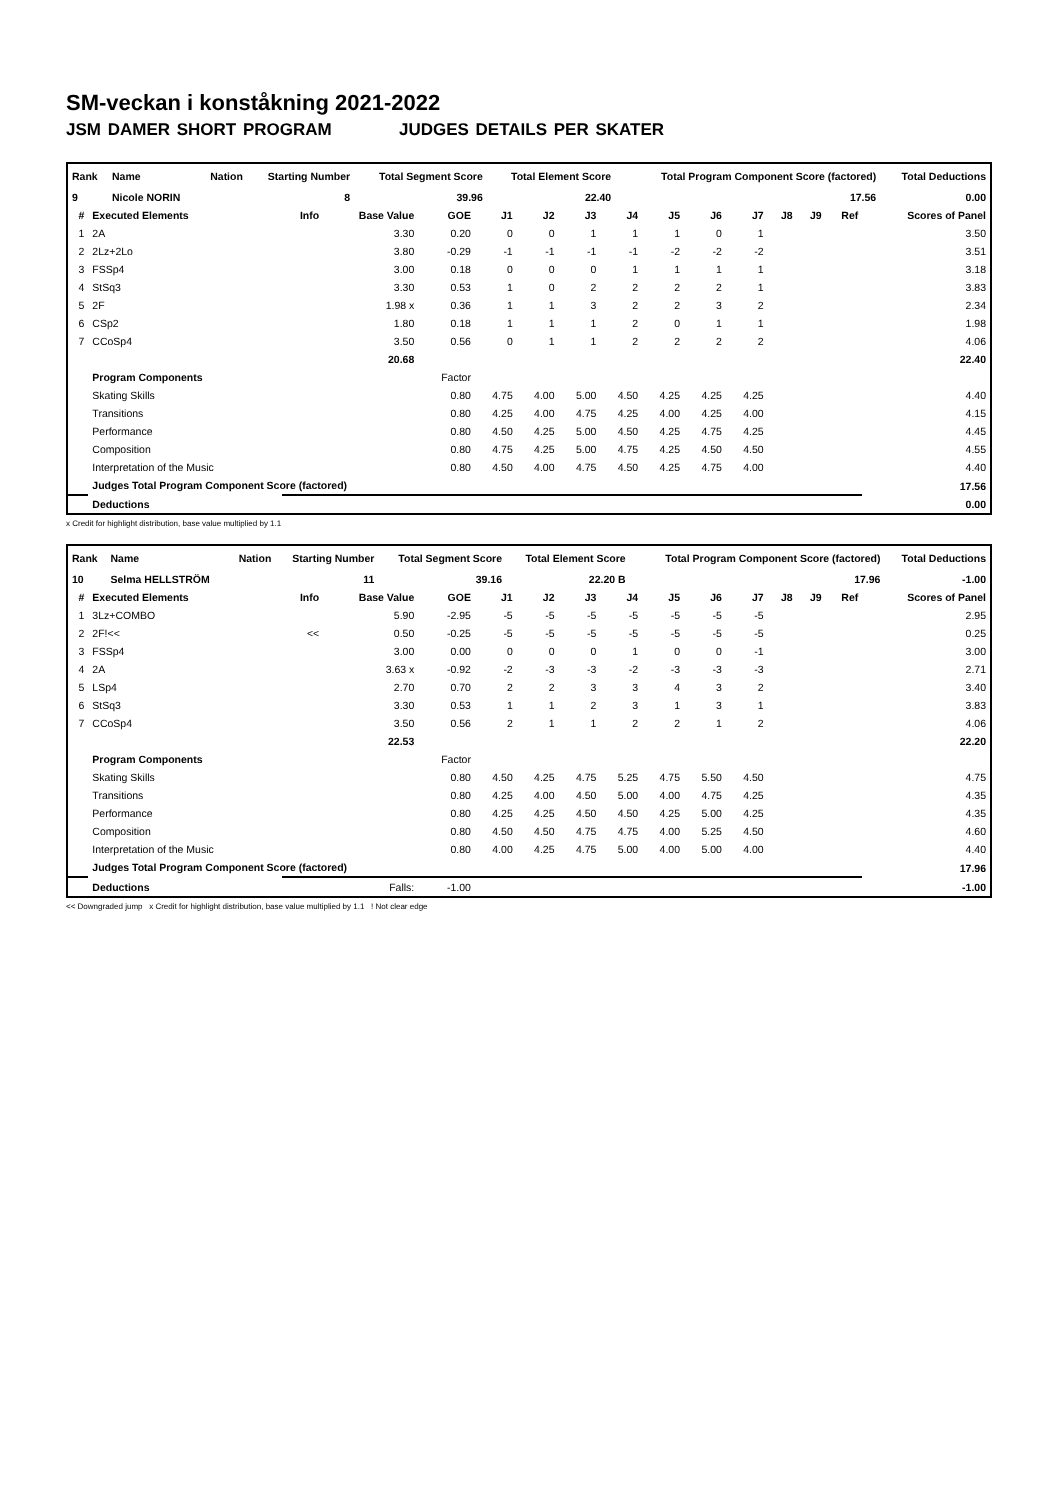SM-veckan i konståkning 2021-2022
JSM DAMER SHORT PROGRAM JUDGES DETAILS PER SKATER
| Rank | Name | Nation | Starting Number | Total Segment Score | Total Element Score | Total Program Component Score (factored) | Total Deductions |
| --- | --- | --- | --- | --- | --- | --- | --- |
| 9 | Nicole NORIN | | 8 | 39.96 | 22.40 | 17.56 | 0.00 |
| # | Executed Elements | Info | Base Value | GOE | J1 | J2 | J3 | J4 | J5 | J6 | J7 | J8 | J9 | Ref | Scores of Panel |
| --- | --- | --- | --- | --- | --- | --- | --- | --- | --- | --- | --- | --- | --- | --- | --- |
| 1 | 2A | | 3.30 | 0.20 | 0 | 0 | 1 | 1 | 1 | 0 | 1 | | | | 3.50 |
| 2 | 2Lz+2Lo | | 3.80 | -0.29 | -1 | -1 | -1 | -1 | -2 | -2 | -2 | | | | 3.51 |
| 3 | FSSp4 | | 3.00 | 0.18 | 0 | 0 | 0 | 1 | 1 | 1 | 1 | | | | 3.18 |
| 4 | StSq3 | | 3.30 | 0.53 | 1 | 0 | 2 | 2 | 2 | 2 | 1 | | | | 3.83 |
| 5 | 2F | | 1.98 x | 0.36 | 1 | 1 | 3 | 2 | 2 | 3 | 2 | | | | 2.34 |
| 6 | CSp2 | | 1.80 | 0.18 | 1 | 1 | 1 | 2 | 0 | 1 | 1 | | | | 1.98 |
| 7 | CCoSp4 | | 3.50 | 0.56 | 0 | 1 | 1 | 2 | 2 | 2 | 2 | | | | 4.06 |
| | | | 20.68 | | | | | | | | | | | | 22.40 |
| | Program Components | | | Factor | | | | | | | | | | | |
| | Skating Skills | | | 0.80 | 4.75 | 4.00 | 5.00 | 4.50 | 4.25 | 4.25 | 4.25 | | | | 4.40 |
| | Transitions | | | 0.80 | 4.25 | 4.00 | 4.75 | 4.25 | 4.00 | 4.25 | 4.00 | | | | 4.15 |
| | Performance | | | 0.80 | 4.50 | 4.25 | 5.00 | 4.50 | 4.25 | 4.75 | 4.25 | | | | 4.45 |
| | Composition | | | 0.80 | 4.75 | 4.25 | 5.00 | 4.75 | 4.25 | 4.50 | 4.50 | | | | 4.55 |
| | Interpretation of the Music | | | 0.80 | 4.50 | 4.00 | 4.75 | 4.50 | 4.25 | 4.75 | 4.00 | | | | 4.40 |
| | Judges Total Program Component Score (factored) | | | | | | | | | | | | | | 17.56 |
| | Deductions | | | | | | | | | | | | | | 0.00 |
x Credit for highlight distribution, base value multiplied by 1.1
| Rank | Name | Nation | Starting Number | Total Segment Score | Total Element Score | Total Program Component Score (factored) | Total Deductions |
| --- | --- | --- | --- | --- | --- | --- | --- |
| 10 | Selma HELLSTRÖM | | 11 | 39.16 | 22.20 B | 17.96 | -1.00 |
| # | Executed Elements | Info | Base Value | GOE | J1 | J2 | J3 | J4 | J5 | J6 | J7 | J8 | J9 | Ref | Scores of Panel |
| --- | --- | --- | --- | --- | --- | --- | --- | --- | --- | --- | --- | --- | --- | --- | --- |
| 1 | 3Lz+COMBO | | 5.90 | -2.95 | -5 | -5 | -5 | -5 | -5 | -5 | -5 | | | | 2.95 |
| 2 | 2F!<< | << | 0.50 | -0.25 | -5 | -5 | -5 | -5 | -5 | -5 | -5 | | | | 0.25 |
| 3 | FSSp4 | | 3.00 | 0.00 | 0 | 0 | 0 | 1 | 0 | 0 | -1 | | | | 3.00 |
| 4 | 2A | | 3.63 x | -0.92 | -2 | -3 | -3 | -2 | -3 | -3 | -3 | | | | 2.71 |
| 5 | LSp4 | | 2.70 | 0.70 | 2 | 2 | 3 | 3 | 4 | 3 | 2 | | | | 3.40 |
| 6 | StSq3 | | 3.30 | 0.53 | 1 | 1 | 2 | 3 | 1 | 3 | 1 | | | | 3.83 |
| 7 | CCoSp4 | | 3.50 | 0.56 | 2 | 1 | 1 | 2 | 2 | 1 | 2 | | | | 4.06 |
| | | | 22.53 | | | | | | | | | | | | 22.20 |
| | Program Components | | | Factor | | | | | | | | | | | |
| | Skating Skills | | | 0.80 | 4.50 | 4.25 | 4.75 | 5.25 | 4.75 | 5.50 | 4.50 | | | | 4.75 |
| | Transitions | | | 0.80 | 4.25 | 4.00 | 4.50 | 5.00 | 4.00 | 4.75 | 4.25 | | | | 4.35 |
| | Performance | | | 0.80 | 4.25 | 4.25 | 4.50 | 4.50 | 4.25 | 5.00 | 4.25 | | | | 4.35 |
| | Composition | | | 0.80 | 4.50 | 4.50 | 4.75 | 4.75 | 4.00 | 5.25 | 4.50 | | | | 4.60 |
| | Interpretation of the Music | | | 0.80 | 4.00 | 4.25 | 4.75 | 5.00 | 4.00 | 5.00 | 4.00 | | | | 4.40 |
| | Judges Total Program Component Score (factored) | | | | | | | | | | | | | | 17.96 |
| | Deductions | | Falls: | -1.00 | | | | | | | | | | | -1.00 |
<< Downgraded jump x Credit for highlight distribution, base value multiplied by 1.1 ! Not clear edge